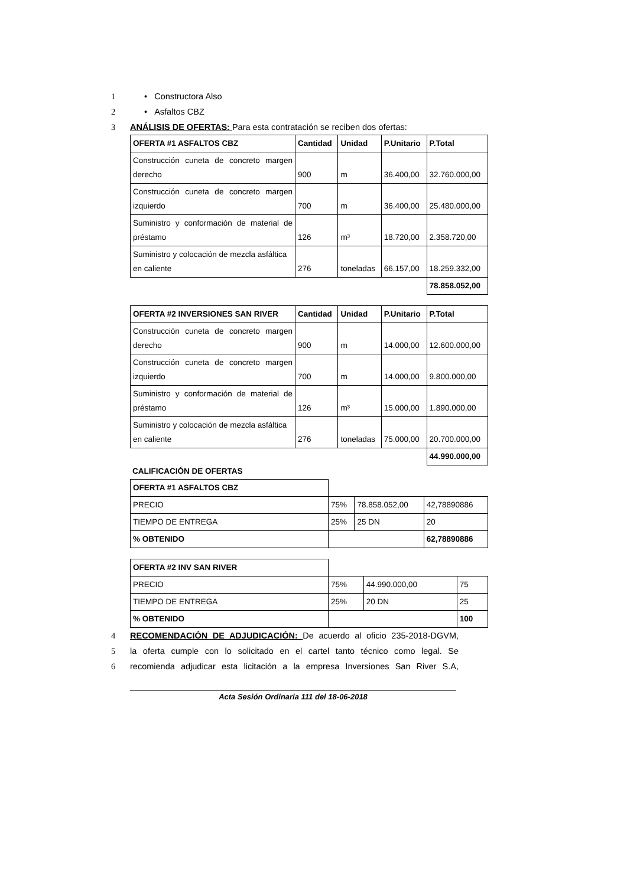1 • Constructora Also
2 • Asfaltos CBZ
3 ANÁLISIS DE OFERTAS: Para esta contratación se reciben dos ofertas:
| OFERTA #1 ASFALTOS CBZ | Cantidad | Unidad | P.Unitario | P.Total |
| Construcción cuneta de concreto margen derecho | 900 | m | 36.400,00 | 32.760.000,00 |
| Construcción cuneta de concreto margen izquierdo | 700 | m | 36.400,00 | 25.480.000,00 |
| Suministro y conformación de material de préstamo | 126 | m³ | 18.720,00 | 2.358.720,00 |
| Suministro y colocación de mezcla asfáltica en caliente | 276 | toneladas | 66.157,00 | 18.259.332,00 |
| | | | | 78.858.052,00 |
| OFERTA #2 INVERSIONES SAN RIVER | Cantidad | Unidad | P.Unitario | P.Total |
| Construcción cuneta de concreto margen derecho | 900 | m | 14.000,00 | 12.600.000,00 |
| Construcción cuneta de concreto margen izquierdo | 700 | m | 14.000,00 | 9.800.000,00 |
| Suministro y conformación de material de préstamo | 126 | m³ | 15.000,00 | 1.890.000,00 |
| Suministro y colocación de mezcla asfáltica en caliente | 276 | toneladas | 75.000,00 | 20.700.000,00 |
| | | | | 44.990.000,00 |
CALIFICACIÓN DE OFERTAS
| OFERTA #1 ASFALTOS CBZ | | | |
| PRECIO | 75% | 78.858.052,00 | 42,78890886 |
| TIEMPO DE ENTREGA | 25% | 25 DN | 20 |
| % OBTENIDO | | | 62,78890886 |
| OFERTA #2 INV SAN RIVER | | | |
| PRECIO | 75% | 44.990.000,00 | 75 |
| TIEMPO DE ENTREGA | 25% | 20 DN | 25 |
| % OBTENIDO | | | 100 |
4 RECOMENDACIÓN DE ADJUDICACIÓN: De acuerdo al oficio 235-2018-DGVM,
5 la oferta cumple con lo solicitado en el cartel tanto técnico como legal. Se
6 recomienda adjudicar esta licitación a la empresa Inversiones San River S.A,
Acta Sesión Ordinaria 111 del 18-06-2018